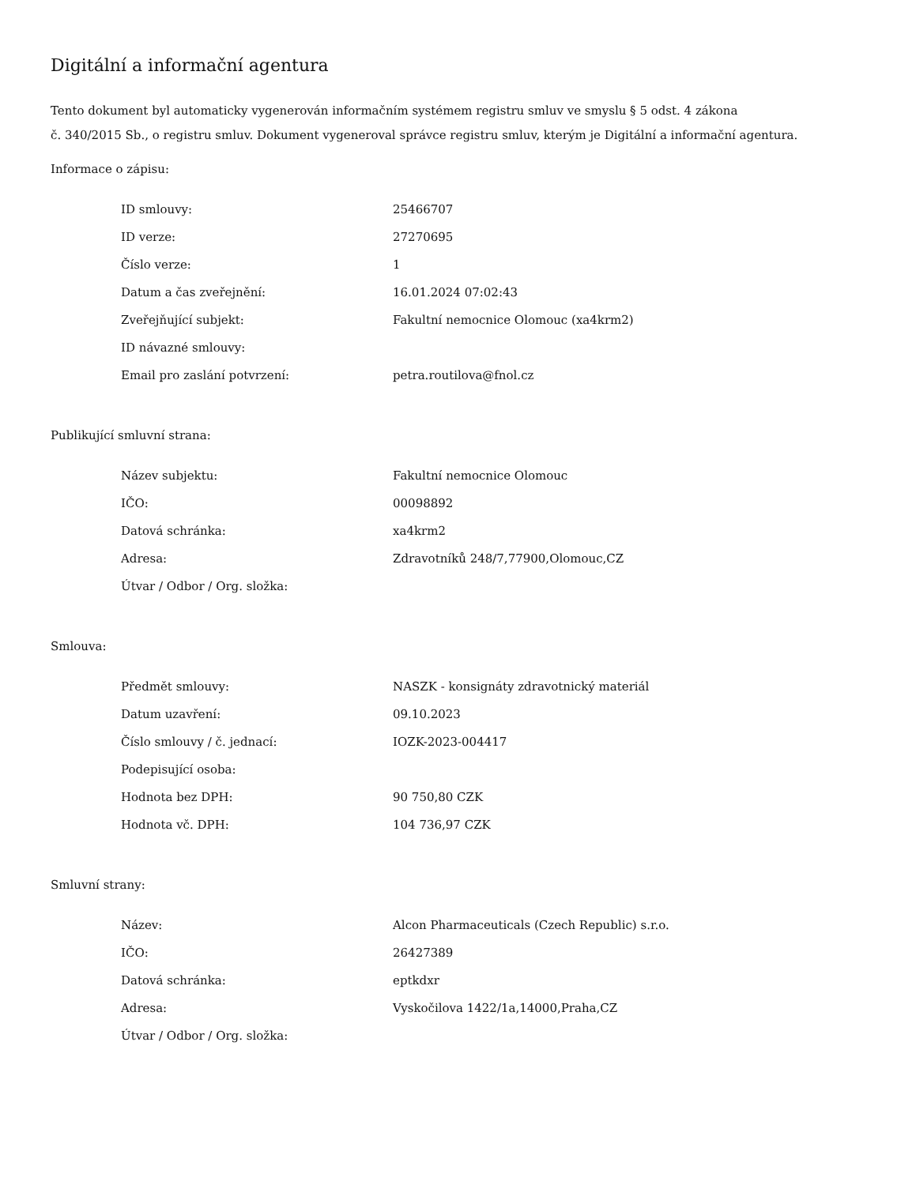Digitální a informační agentura
Tento dokument byl automaticky vygenerován informačním systémem registru smluv ve smyslu § 5 odst. 4 zákona
č. 340/2015 Sb., o registru smluv. Dokument vygeneroval správce registru smluv, kterým je Digitální a informační agentura.
Informace o zápisu:
| ID smlouvy: | 25466707 |
| ID verze: | 27270695 |
| Číslo verze: | 1 |
| Datum a čas zveřejnění: | 16.01.2024 07:02:43 |
| Zveřejňující subjekt: | Fakultní nemocnice Olomouc (xa4krm2) |
| ID návazné smlouvy: | |
| Email pro zaslání potvrzení: | petra.routilova@fnol.cz |
Publikující smluvní strana:
| Název subjektu: | Fakultní nemocnice Olomouc |
| IČO: | 00098892 |
| Datová schránka: | xa4krm2 |
| Adresa: | Zdravotníků 248/7,77900,Olomouc,CZ |
| Útvar / Odbor / Org. složka: | |
Smlouva:
| Předmět smlouvy: | NASZK - konsignáty zdravotnický materiál |
| Datum uzavření: | 09.10.2023 |
| Číslo smlouvy / č. jednací: | IOZK-2023-004417 |
| Podepisující osoba: | |
| Hodnota bez DPH: | 90 750,80 CZK |
| Hodnota vč. DPH: | 104 736,97 CZK |
Smluvní strany:
| Název: | Alcon Pharmaceuticals (Czech Republic) s.r.o. |
| IČO: | 26427389 |
| Datová schránka: | eptkdxr |
| Adresa: | Vyskočilova 1422/1a,14000,Praha,CZ |
| Útvar / Odbor / Org. složka: | |